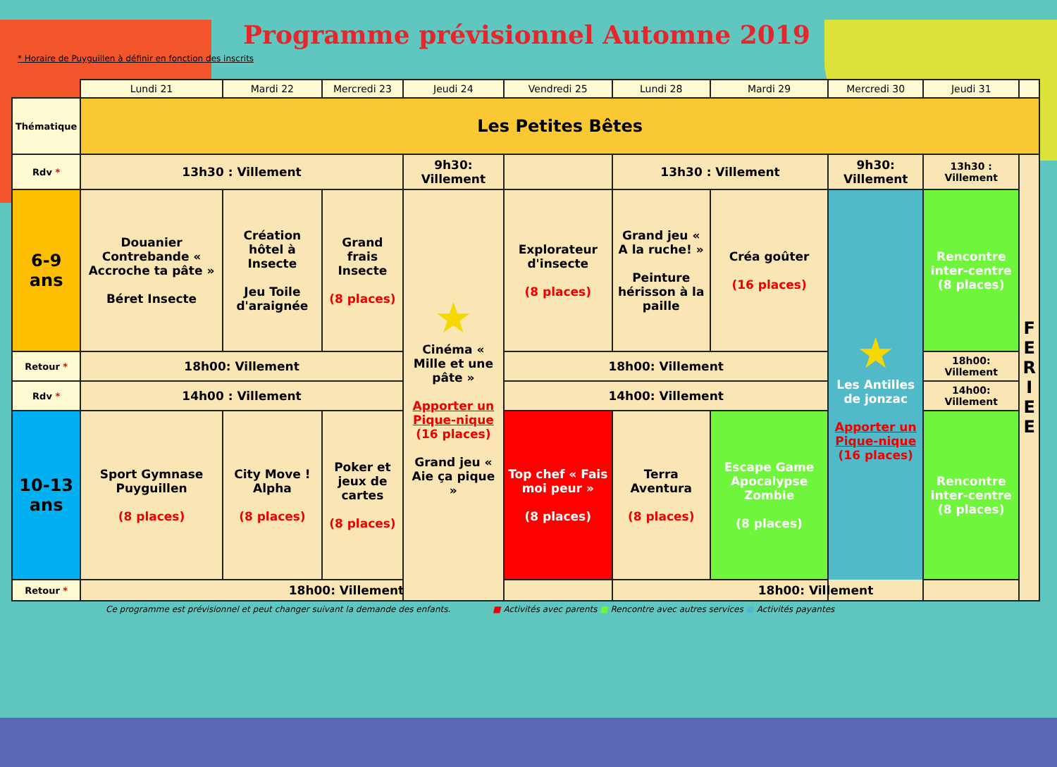Programme prévisionnel Automne 2019
* Horaire de Puyguillen à définir en fonction des inscrits
| | Lundi 21 | Mardi 22 | Mercredi 23 | Jeudi 24 | Vendredi 25 | Lundi 28 | Mardi 29 | Mercredi 30 | Jeudi 31 | |
| --- | --- | --- | --- | --- | --- | --- | --- | --- | --- | --- |
| Thématique | Les Petites Bêtes | | | | | | | | | |
| Rdv * | 13h30 : Villement | | | 9h30: Villement | | 13h30 : Villement | | 9h30: Villement | 13h30 : Villement | F E R I E E |
| 6-9 ans | Douanier Contrebande « Accroche ta pâte » Béret Insecte | Création hôtel à Insecte Jeu Toile d'araignée | Grand frais Insecte (8 places) | ★ Cinéma « Mille et une pâte » Apporter un Pique-nique (16 places) Grand jeu « Aie ça pique » | Explorateur d'insecte (8 places) | Grand jeu « A la ruche! » Peinture hérisson à la paille | Créa goûter (16 places) | ★ Les Antilles de jonzac Apporter un Pique-nique (16 places) | Rencontre inter-centre (8 places) | |
| Retour * | 18h00: Villement | | | | 18h00: Villement | | | | 18h00: Villement | |
| Rdv * | 14h00 : Villement | | | | 14h00: Villement | | | | 14h00: Villement | |
| 10-13 ans | Sport Gymnase Puyguillen (8 places) | City Move ! Alpha (8 places) | Poker et jeux de cartes (8 places) | | Top chef « Fais moi peur » (8 places) | Terra Aventura (8 places) | Escape Game Apocalypse Zombie (8 places) | | Rencontre inter-centre (8 places) | |
| Retour * | 18h00: Villement | | | | | 18h00: Villement | | | | |
Ce programme est prévisionnel et peut changer suivant la demande des enfants. ■ Activités avec parents ■ Rencontre avec autres services ■ Activités payantes